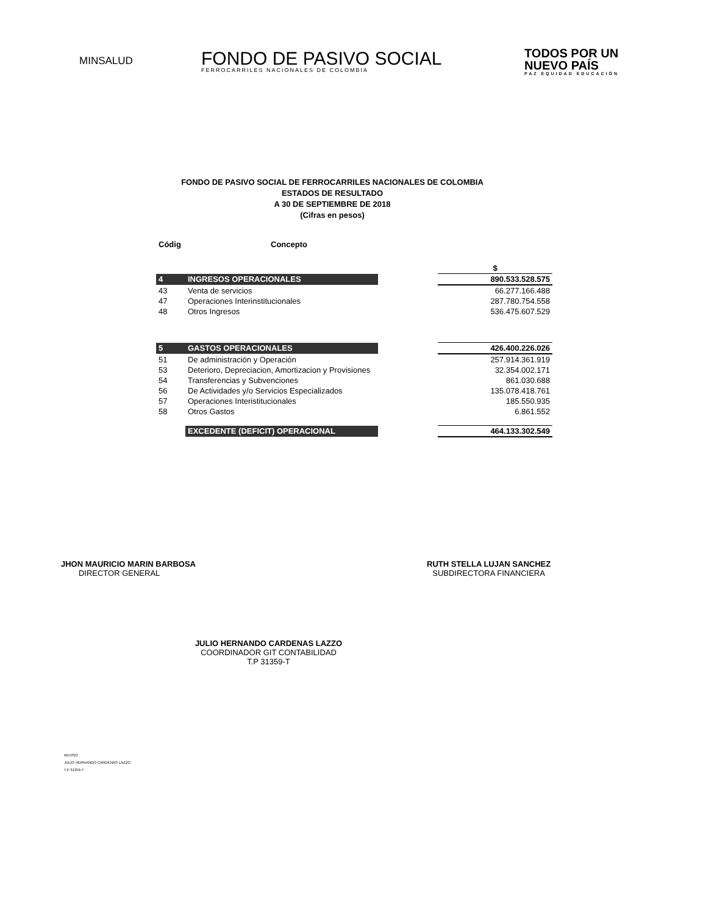MINSALUD
FONDO DE PASIVO SOCIAL
FERROCARRILES NACIONALES DE COLOMBIA
TODOS POR UN
NUEVO PAÍS
PAZ EQUIDAD EDUCACIÓN
FONDO DE PASIVO SOCIAL DE FERROCARRILES NACIONALES DE COLOMBIA
ESTADOS DE RESULTADO
A 30 DE SEPTIEMBRE DE 2018
(Cifras en pesos)
| Códig | Concepto | | |
| --- | --- | --- | --- |
| | | | $ |
| 4 | INGRESOS OPERACIONALES | | 890.533.528.575 |
| 43 | Venta de servicios | | 66.277.166.488 |
| 47 | Operaciones Interinstitucionales | | 287.780.754.558 |
| 48 | Otros Ingresos | | 536.475.607.529 |
| 5 | GASTOS OPERACIONALES | | 426.400.226.026 |
| 51 | De administración y Operación | | 257.914.361.919 |
| 53 | Deterioro, Depreciacion, Amortizacion y Provisiones | | 32.354.002.171 |
| 54 | Transferencias y Subvenciones | | 861.030.688 |
| 56 | De Actividades y/o Servicios Especializados | | 135.078.418.761 |
| 57 | Operaciones Interistitucionales | | 185.550.935 |
| 58 | Otros Gastos | | 6.861.552 |
| | EXCEDENTE (DEFICIT) OPERACIONAL | | 464.133.302.549 |
JHON MAURICIO MARIN BARBOSA
DIRECTOR GENERAL
RUTH STELLA LUJAN SANCHEZ
SUBDIRECTORA FINANCIERA
JULIO HERNANDO CARDENAS LAZZO
COORDINADOR GIT CONTABILIDAD
T.P 31359-T
REVISO
JULIO HERNANDO CARDENAS LAZZO
T.P 31359-T